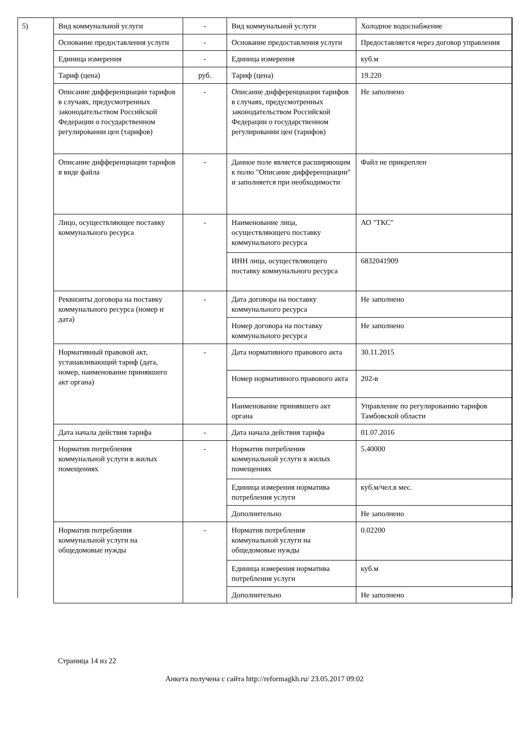5)
| Вид коммунальной услуги | - | Вид коммунальной услуги | Холодное водоснабжение |
| Основание предоставления услуги | - | Основание предоставления услуги | Предоставляется через договор управления |
| Единица измерения | - | Единица измерения | куб.м |
| Тариф (цена) | руб. | Тариф (цена) | 19.220 |
| Описание дифференциации тарифов в случаях, предусмотренных законодательством Российской Федерации о государственном регулировании цен (тарифов) | - | Описание дифференциации тарифов в случаях, предусмотренных законодательством Российской Федерации о государственном регулировании цен (тарифов) | Не заполнено |
| Описание дифференциации тарифов в виде файла | - | Данное поле является расширяющим к полю "Описание дифференциации" и заполняется при необходимости | Файл не прикреплен |
| Лицо, осуществляющее поставку коммунального ресурса | - | Наименование лица, осуществляющего поставку коммунального ресурса | АО "ТКС" |
| | | ИНН лица, осуществляющего поставку коммунального ресурса | 6832041909 |
| Реквизиты договора на поставку коммунального ресурса (номер и дата) | - | Дата договора на поставку коммунального ресурса | Не заполнено |
| | | Номер договора на поставку коммунального ресурса | Не заполнено |
| Нормативный правовой акт, устанавливающий тариф (дата, номер, наименование принявшего акт органа) | - | Дата нормативного правового акта | 30.11.2015 |
| | | Номер нормативного правового акта | 202-в |
| | | Наименование принявшего акт органа | Управление по регулированию тарифов Тамбовской области |
| Дата начала действия тарифа | - | Дата начала действия тарифа | 01.07.2016 |
| Норматив потребления коммунальной услуги в жилых помещениях | - | Норматив потребления коммунальной услуги в жилых помещениях | 5.40000 |
| | | Единица измерения норматива потребления услуги | куб.м/чел.в мес. |
| | | Дополнительно | Не заполнено |
| Норматив потребления коммунальной услуги на общедомовые нужды | - | Норматив потребления коммунальной услуги на общедомовые нужды | 0.02200 |
| | | Единица измерения норматива потребления услуги | куб.м |
| | | Дополнительно | Не заполнено |
Страница 14 из 22
Анкета получена с сайта http://reformagkh.ru/ 23.05.2017 09:02